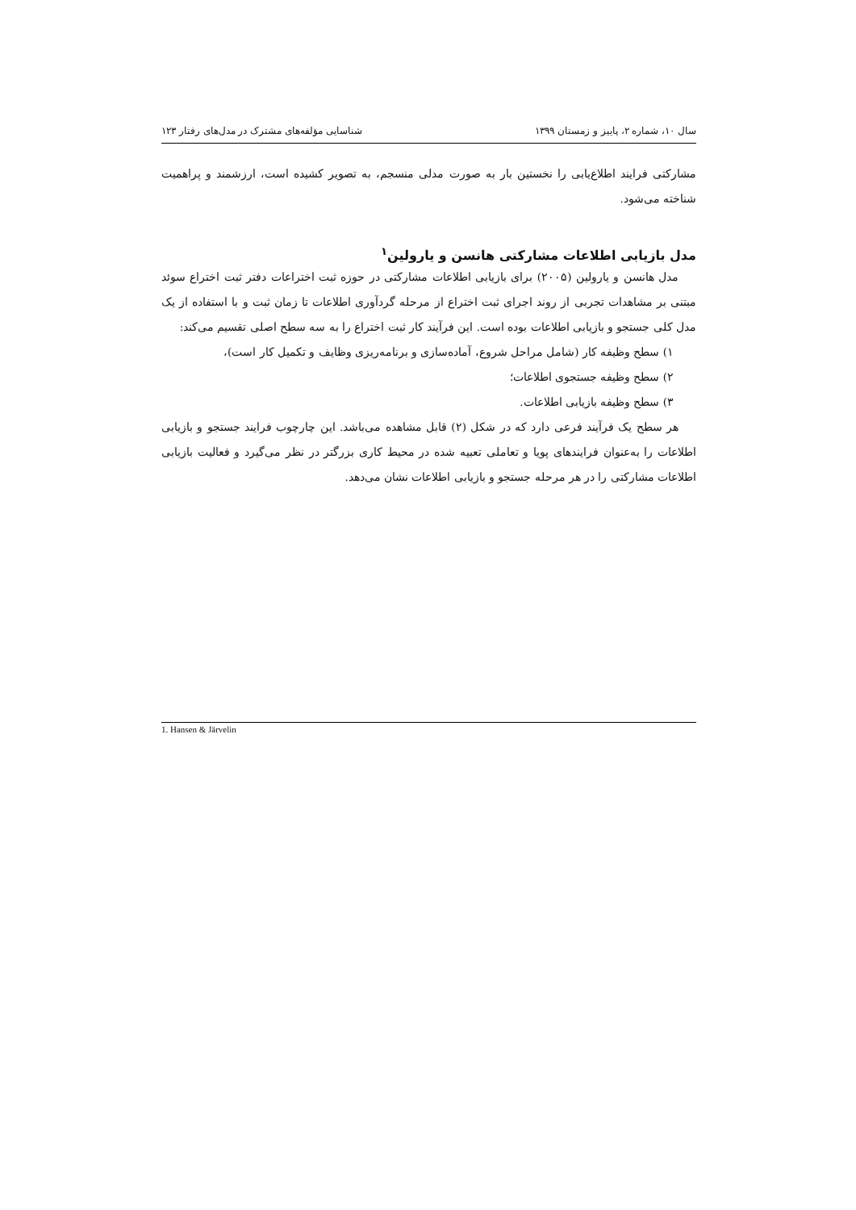سال ۱۰، شماره ۲، پاییز و زمستان ۱۳۹۹ شناسایی مؤلفه‌های مشترک در مدل‌های رفتار ۱۲۳
مشارکتی فرایند اطلاع‌یابی را نخستین بار به صورت مدلی منسجم، به تصویر کشیده است، ارزشمند و پراهمیت شناخته می‌شود.
مدل بازیابی اطلاعات مشارکتی هانسن و یارولین<sup>۱</sup>
مدل هانسن و یارولین (۲۰۰۵) برای بازیابی اطلاعات مشارکتی در حوزه ثبت اختراعات دفتر ثبت اختراع سوئد مبتنی بر مشاهدات تجربی از روند اجرای ثبت اختراع از مرحله گردآوری اطلاعات تا زمان ثبت و با استفاده از یک مدل کلی جستجو و بازیابی اطلاعات بوده است. این فرآیند کار ثبت اختراع را به سه سطح اصلی تقسیم می‌کند:
۱) سطح وظیفه کار (شامل مراحل شروع، آماده‌سازی و برنامه‌ریزی وظایف و تکمیل کار است)،
۲) سطح وظیفه جستجوی اطلاعات؛
۳) سطح وظیفه بازیابی اطلاعات.
هر سطح یک فرآیند فرعی دارد که در شکل (۲) قابل مشاهده می‌باشد. این چارچوب فرایند جستجو و بازیابی اطلاعات را به‌عنوان فرایندهای پویا و تعاملی تعبیه شده در محیط کاری بزرگتر در نظر می‌گیرد و فعالیت بازیابی اطلاعات مشارکتی را در هر مرحله جستجو و بازیابی اطلاعات نشان می‌دهد.
1. Hansen & Järvelin